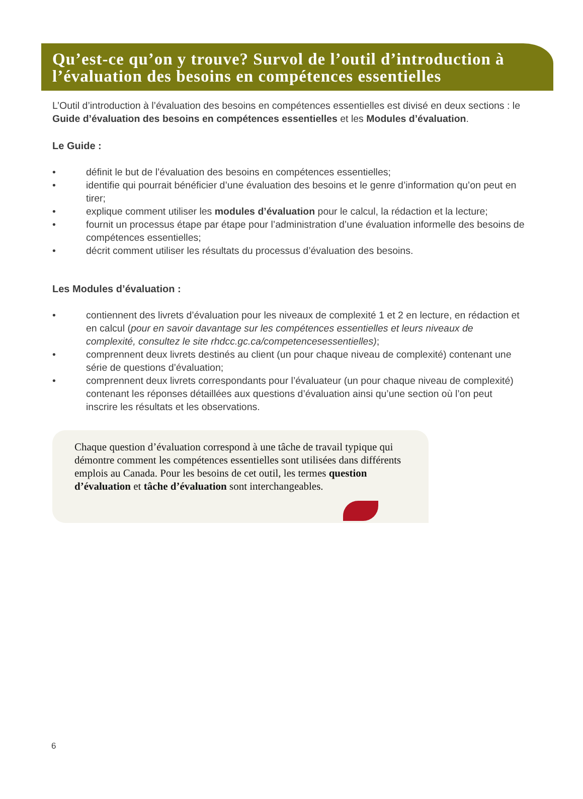Qu’est-ce qu’on y trouve? Survol de l’outil d’introduction à l’évaluation des besoins en compétences essentielles
L’Outil d’introduction à l’évaluation des besoins en compétences essentielles est divisé en deux sections : le Guide d’évaluation des besoins en compétences essentielles et les Modules d’évaluation.
Le Guide :
• définit le but de l’évaluation des besoins en compétences essentielles;
• identifie qui pourrait bénéficier d’une évaluation des besoins et le genre d’information qu’on peut en tirer;
• explique comment utiliser les modules d’évaluation pour le calcul, la rédaction et la lecture;
• fournit un processus étape par étape pour l’administration d’une évaluation informelle des besoins de compétences essentielles;
• décrit comment utiliser les résultats du processus d’évaluation des besoins.
Les Modules d’évaluation :
• contiennent des livrets d’évaluation pour les niveaux de complexité 1 et 2 en lecture, en rédaction et en calcul (pour en savoir davantage sur les compétences essentielles et leurs niveaux de complexité, consultez le site rhdcc.gc.ca/competencesessentielles);
• comprennent deux livrets destinés au client (un pour chaque niveau de complexité) contenant une série de questions d’évaluation;
• comprennent deux livrets correspondants pour l’évaluateur (un pour chaque niveau de complexité) contenant les réponses détaillées aux questions d’évaluation ainsi qu’une section où l’on peut inscrire les résultats et les observations.
Chaque question d’évaluation correspond à une tâche de travail typique qui démontre comment les compétences essentielles sont utilisées dans différents emplois au Canada. Pour les besoins de cet outil, les termes question d’évaluation et tâche d’évaluation sont interchangeables.
6